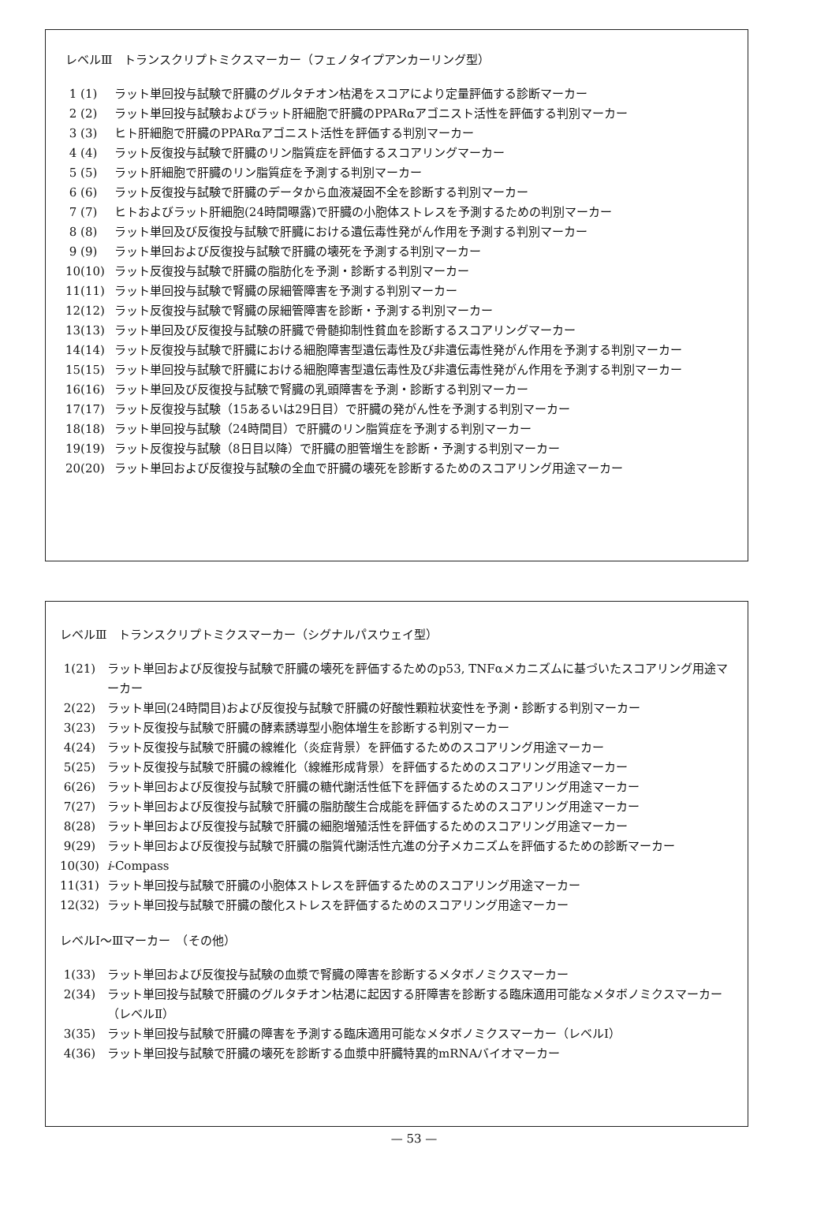レベルⅢ　トランスクリプトミクスマーカー（フェノタイプアンカーリング型）
1 (1) ラット単回投与試験で肝臓のグルタチオン枯渇をスコアにより定量評価する診断マーカー
2 (2) ラット単回投与試験およびラット肝細胞で肝臓のPPARαアゴニスト活性を評価する判別マーカー
3 (3) ヒト肝細胞で肝臓のPPARαアゴニスト活性を評価する判別マーカー
4 (4) ラット反復投与試験で肝臓のリン脂質症を評価するスコアリングマーカー
5 (5) ラット肝細胞で肝臓のリン脂質症を予測する判別マーカー
6 (6) ラット反復投与試験で肝臓のデータから血液凝固不全を診断する判別マーカー
7 (7) ヒトおよびラット肝細胞(24時間曝露)で肝臓の小胞体ストレスを予測するための判別マーカー
8 (8) ラット単回及び反復投与試験で肝臓における遺伝毒性発がん作用を予測する判別マーカー
9 (9) ラット単回および反復投与試験で肝臓の壊死を予測する判別マーカー
10(10) ラット反復投与試験で肝臓の脂肪化を予測・診断する判別マーカー
11(11) ラット単回投与試験で腎臓の尿細管障害を予測する判別マーカー
12(12) ラット反復投与試験で腎臓の尿細管障害を診断・予測する判別マーカー
13(13) ラット単回及び反復投与試験の肝臓で骨髄抑制性貧血を診断するスコアリングマーカー
14(14) ラット反復投与試験で肝臓における細胞障害型遺伝毒性及び非遺伝毒性発がん作用を予測する判別マーカー
15(15) ラット単回投与試験で肝臓における細胞障害型遺伝毒性及び非遺伝毒性発がん作用を予測する判別マーカー
16(16) ラット単回及び反復投与試験で腎臓の乳頭障害を予測・診断する判別マーカー
17(17) ラット反復投与試験（15あるいは29日目）で肝臓の発がん性を予測する判別マーカー
18(18) ラット単回投与試験（24時間目）で肝臓のリン脂質症を予測する判別マーカー
19(19) ラット反復投与試験（8日目以降）で肝臓の胆管増生を診断・予測する判別マーカー
20(20) ラット単回および反復投与試験の全血で肝臓の壊死を診断するためのスコアリング用途マーカー
レベルⅢ　トランスクリプトミクスマーカー（シグナルパスウェイ型）
1(21) ラット単回および反復投与試験で肝臓の壊死を評価するためのp53, TNFαメカニズムに基づいたスコアリング用途マーカー
2(22) ラット単回(24時間目)および反復投与試験で肝臓の好酸性顆粒状変性を予測・診断する判別マーカー
3(23) ラット反復投与試験で肝臓の酵素誘導型小胞体増生を診断する判別マーカー
4(24) ラット反復投与試験で肝臓の線維化（炎症背景）を評価するためのスコアリング用途マーカー
5(25) ラット反復投与試験で肝臓の線維化（線維形成背景）を評価するためのスコアリング用途マーカー
6(26) ラット単回および反復投与試験で肝臓の糖代謝活性低下を評価するためのスコアリング用途マーカー
7(27) ラット単回および反復投与試験で肝臓の脂肪酸生合成能を評価するためのスコアリング用途マーカー
8(28) ラット単回および反復投与試験で肝臓の細胞増殖活性を評価するためのスコアリング用途マーカー
9(29) ラット単回および反復投与試験で肝臓の脂質代謝活性亢進の分子メカニズムを評価するための診断マーカー
10(30) i-Compass
11(31) ラット単回投与試験で肝臓の小胞体ストレスを評価するためのスコアリング用途マーカー
12(32) ラット単回投与試験で肝臓の酸化ストレスを評価するためのスコアリング用途マーカー
レベルⅠ～Ⅲマーカー　（その他）
1(33) ラット単回および反復投与試験の血漿で腎臓の障害を診断するメタボノミクスマーカー
2(34) ラット単回投与試験で肝臓のグルタチオン枯渇に起因する肝障害を診断する臨床適用可能なメタボノミクスマーカー（レベルⅡ）
3(35) ラット単回投与試験で肝臓の障害を予測する臨床適用可能なメタボノミクスマーカー（レベルⅠ）
4(36) ラット単回投与試験で肝臓の壊死を診断する血漿中肝臓特異的mRNAバイオマーカー
— 53 —